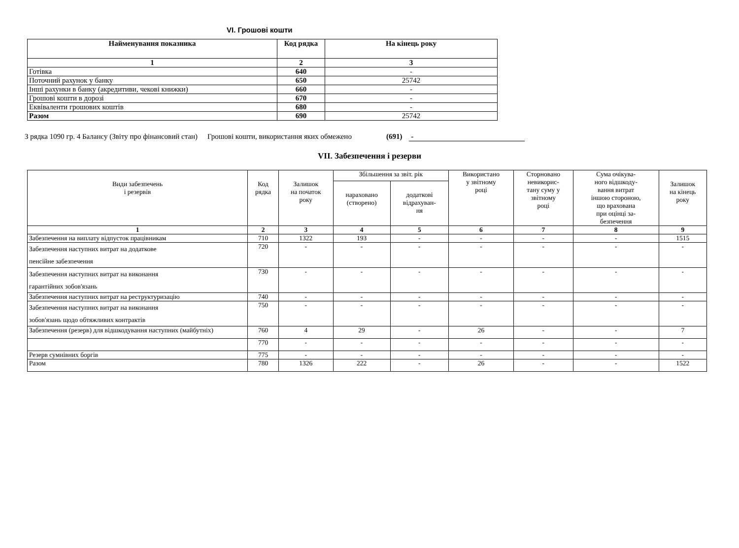VI. Грошові кошти
| Найменування показника | Код рядка | На кінець року |
| --- | --- | --- |
| 1 | 2 | 3 |
| Готівка | 640 | - |
| Поточний рахунок у банку | 650 | 25742 |
| Інші рахунки в банку (акредитиви, чекові книжки) | 660 | - |
| Грошові кошти в дорозі | 670 | - |
| Еквіваленти грошових коштів | 680 | - |
| Разом | 690 | 25742 |
З рядка 1090 гр. 4 Балансу (Звіту про фінансовий стан) Грошові кошти, використання яких обмежено (691) -
VII. Забезпечення і резерви
| Види забезпечень і резервів | Код рядка | Залишок на початок року | Збільшення за звіт. рік | | Використано у звітному році | Сторновано невикорис- тану суму у звітному році | Сума очікува- ного відшкоду- вання витрат іншою стороною, що врахована при оцінці за- безпечення | Залишок на кінець року |
| --- | --- | --- | --- | --- | --- | --- | --- | --- |
| | | | нараховано (створено) | додаткові відрахуван- ня | | | | |
| 1 | 2 | 3 | 4 | 5 | 6 | 7 | 8 | 9 |
| Забезпечення на виплату відпусток працівникам | 710 | 1322 | 193 | - | - | - | - | 1515 |
| Забезпечення наступних витрат на додаткове пенсійне забезпечення | 720 | - | - | - | - | - | - | - |
| Забезпечення наступних витрат на виконання гарантійних зобов'язань | 730 | - | - | - | - | - | - | - |
| Забезпечення наступних витрат на реструктуризацію | 740 | - | - | - | - | - | - | - |
| Забезпечення наступних витрат на виконання зобов'язань щодо обтяжливих контрактів | 750 | - | - | - | - | - | - | - |
| Забезпечення (резерв) для відшкодування наступних (майбутніх) | 760 | 4 | 29 | - | 26 | - | - | 7 |
| | 770 | - | - | - | - | - | - | - |
| Резерв сумнівних боргів | 775 | - | - | - | - | - | - | - |
| Разом | 780 | 1326 | 222 | - | 26 | - | - | 1522 |